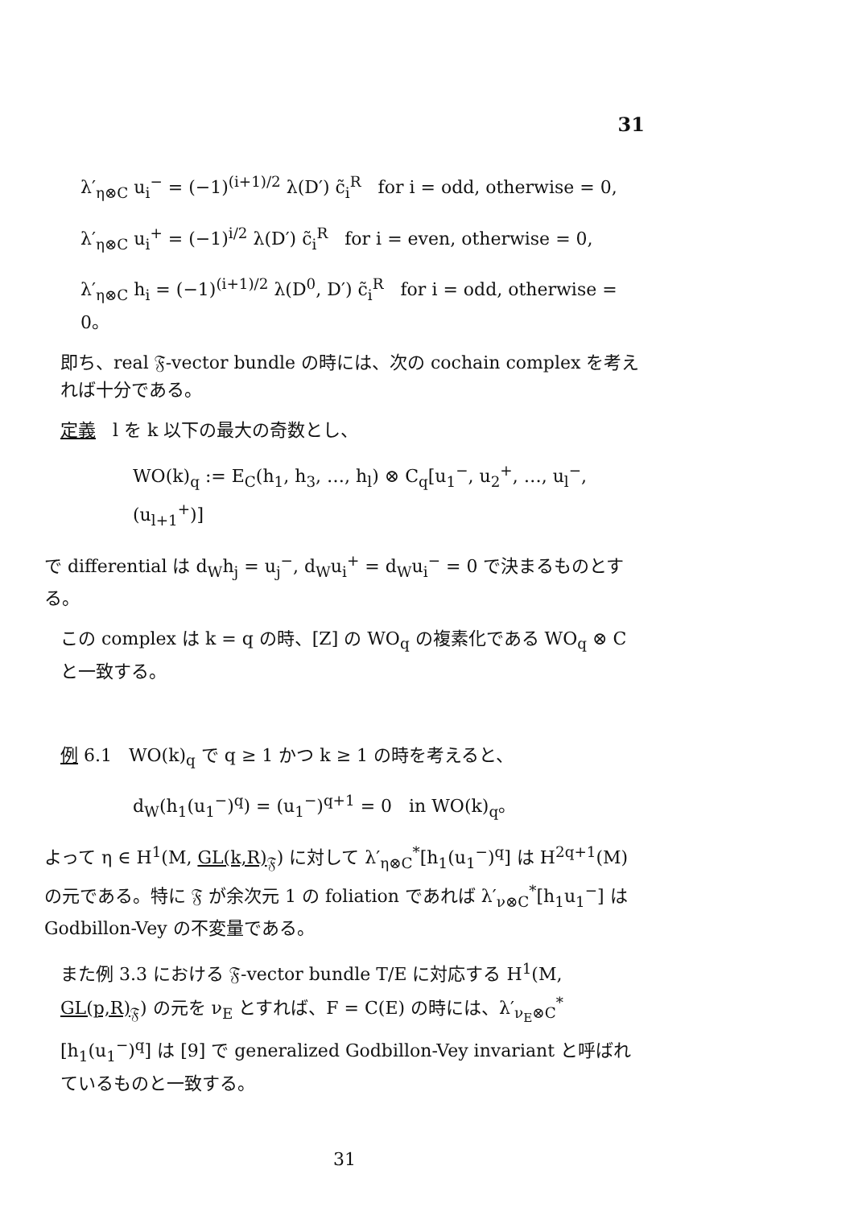31
λ′<sub>η⊗C</sub> u<sub>i</sub><sup>−</sup> = (−1)<sup>(i+1)/2</sup> λ(D′) c̃<sub>i</sub><sup>R</sup> for i = odd, otherwise = 0,
λ′<sub>η⊗C</sub> u<sub>i</sub><sup>+</sup> = (−1)<sup>i/2</sup> λ(D′) c̃<sub>i</sub><sup>R</sup> for i = even, otherwise = 0,
λ′<sub>η⊗C</sub> h<sub>i</sub> = (−1)<sup>(i+1)/2</sup> λ(D<sup>0</sup>, D′) c̃<sub>i</sub><sup>R</sup> for i = odd, otherwise = 0。
即ち、real 𝔉-vector bundle の時には、次の cochain complex を考えれば十分である。
定義 l を k 以下の最大の奇数とし、
WO(k)<sub>q</sub> := E<sub>C</sub>(h<sub>1</sub>, h<sub>3</sub>, …, h<sub>l</sub>) ⊗ C<sub>q</sub>[u<sub>1</sub><sup>−</sup>, u<sub>2</sub><sup>+</sup>, …, u<sub>l</sub><sup>−</sup>, (u<sub>l+1</sub><sup>+</sup>)]
で differential は d<sub>W</sub>h<sub>j</sub> = u<sub>j</sub><sup>−</sup>, d<sub>W</sub>u<sub>i</sub><sup>+</sup> = d<sub>W</sub>u<sub>i</sub><sup>−</sup> = 0 で決まるものとする。
この complex は k = q の時、[Z] の WO<sub>q</sub> の複素化である WO<sub>q</sub> ⊗ C と一致する。
例 6.1 WO(k)<sub>q</sub> で q ≥ 1 かつ k ≥ 1 の時を考えると、
d<sub>W</sub>(h<sub>1</sub>(u<sub>1</sub><sup>−</sup>)<sup>q</sup>) = (u<sub>1</sub><sup>−</sup>)<sup>q+1</sup> = 0 in WO(k)<sub>q</sub>。
よって η ∈ H<sup>1</sup>(M, GL(k,R)<sub>𝔉</sub>) に対して λ′<sub>η⊗C</sub><sup>*</sup>[h<sub>1</sub>(u<sub>1</sub><sup>−</sup>)<sup>q</sup>] は H<sup>2q+1</sup>(M) の元である。特に 𝔉 が余次元 1 の foliation であれば λ′<sub>ν⊗C</sub><sup>*</sup>[h<sub>1</sub>u<sub>1</sub><sup>−</sup>] は Godbillon-Vey の不変量である。
また例 3.3 における 𝔉-vector bundle T/E に対応する H<sup>1</sup>(M, GL(p,R)<sub>𝔉</sub>) の元を ν<sub>E</sub> とすれば、F = C(E) の時には、λ′<sub>ν<sub>E</sub>⊗C</sub><sup>*</sup>[h<sub>1</sub>(u<sub>1</sub><sup>−</sup>)<sup>q</sup>] は [9] で generalized Godbillon-Vey invariant と呼ばれているものと一致する。
31